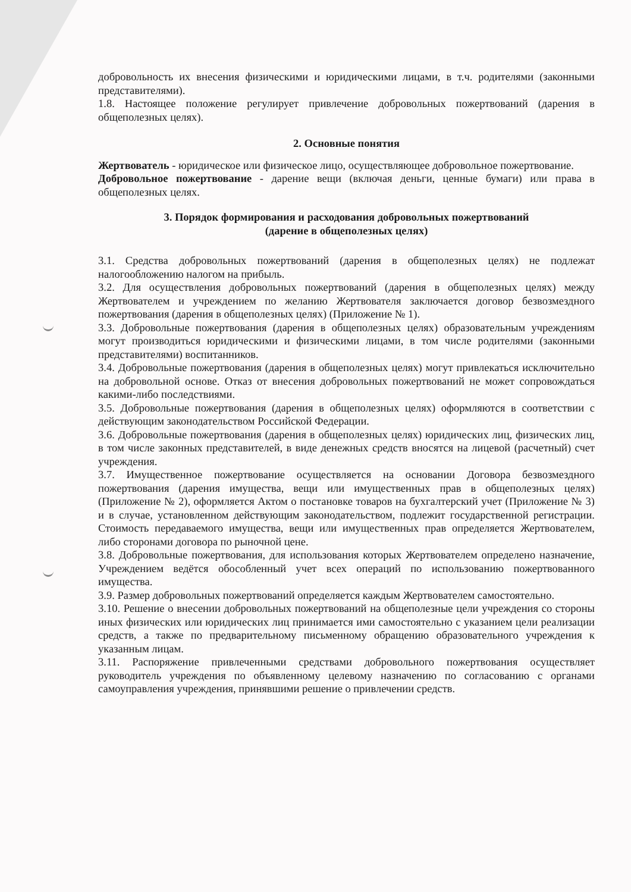добровольность их внесения физическими и юридическими лицами, в т.ч. родителями (законными представителями).
1.8. Настоящее положение регулирует привлечение добровольных пожертвований (дарения в общеполезных целях).
2. Основные понятия
Жертвователь - юридическое или физическое лицо, осуществляющее добровольное пожертвование.
Добровольное пожертвование - дарение вещи (включая деньги, ценные бумаги) или права в общеполезных целях.
3. Порядок формирования и расходования добровольных пожертвований
(дарение в общеполезных целях)
3.1. Средства добровольных пожертвований (дарения в общеполезных целях) не подлежат налогообложению налогом на прибыль.
3.2. Для осуществления добровольных пожертвований (дарения в общеполезных целях) между Жертвователем и учреждением по желанию Жертвователя заключается договор безвозмездного пожертвования (дарения в общеполезных целях) (Приложение № 1).
3.3. Добровольные пожертвования (дарения в общеполезных целях) образовательным учреждениям могут производиться юридическими и физическими лицами, в том числе родителями (законными представителями) воспитанников.
3.4. Добровольные пожертвования (дарения в общеполезных целях) могут привлекаться исключительно на добровольной основе. Отказ от внесения добровольных пожертвований не может сопровождаться какими-либо последствиями.
3.5. Добровольные пожертвования (дарения в общеполезных целях) оформляются в соответствии с действующим законодательством Российской Федерации.
3.6. Добровольные пожертвования (дарения в общеполезных целях) юридических лиц, физических лиц, в том числе законных представителей, в виде денежных средств вносятся на лицевой (расчетный) счет учреждения.
3.7. Имущественное пожертвование осуществляется на основании Договора безвозмездного пожертвования (дарения имущества, вещи или имущественных прав в общеполезных целях) (Приложение № 2), оформляется Актом о постановке товаров на бухгалтерский учет (Приложение № 3) и в случае, установленном действующим законодательством, подлежит государственной регистрации. Стоимость передаваемого имущества, вещи или имущественных прав определяется Жертвователем, либо сторонами договора по рыночной цене.
3.8. Добровольные пожертвования, для использования которых Жертвователем определено назначение, Учреждением ведётся обособленный учет всех операций по использованию пожертвованного имущества.
3.9. Размер добровольных пожертвований определяется каждым Жертвователем самостоятельно.
3.10. Решение о внесении добровольных пожертвований на общеполезные цели учреждения со стороны иных физических или юридических лиц принимается ими самостоятельно с указанием цели реализации средств, а также по предварительному письменному обращению образовательного учреждения к указанным лицам.
3.11. Распоряжение привлеченными средствами добровольного пожертвования осуществляет руководитель учреждения по объявленному целевому назначению по согласованию с органами самоуправления учреждения, принявшими решение о привлечении средств.